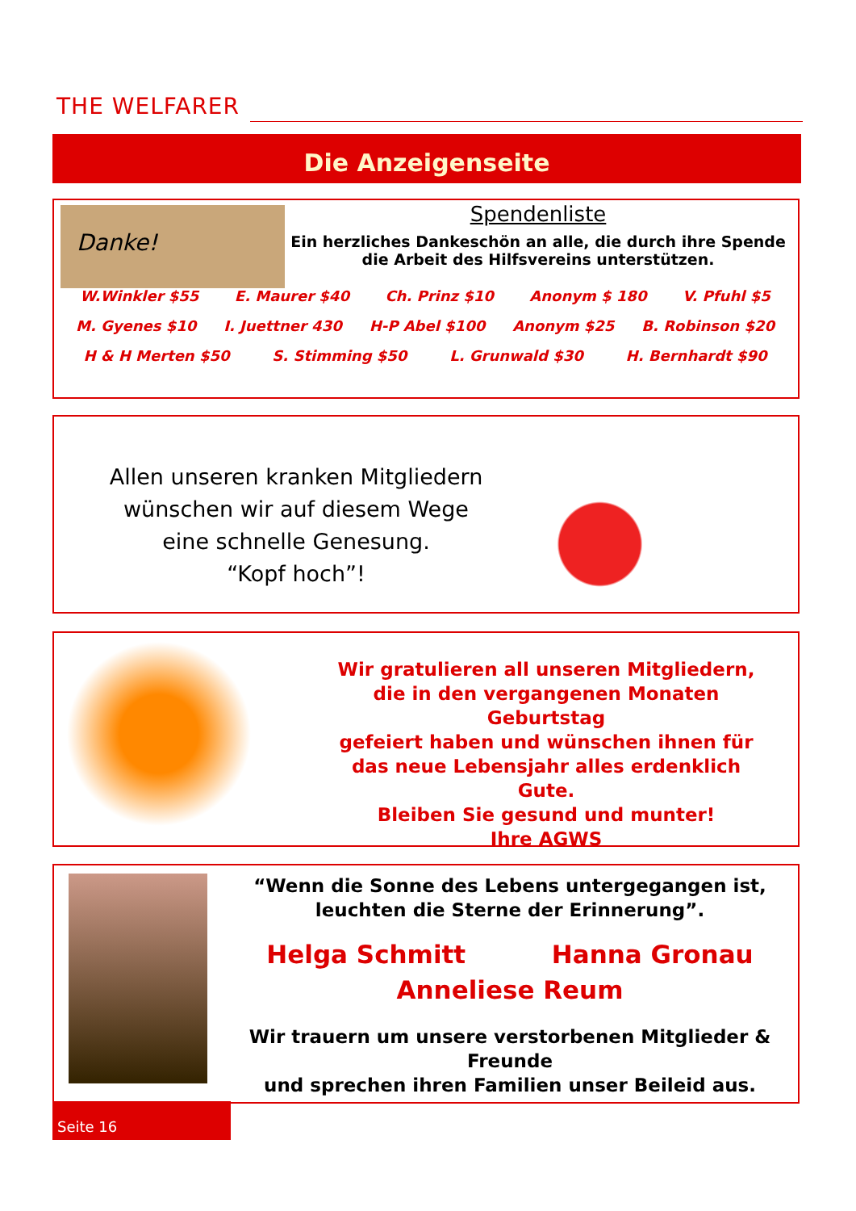THE WELFARER
Die Anzeigenseite
Danke!
Spendenliste
Ein herzliches Dankeschön an alle, die durch ihre Spende
die Arbeit des Hilfsvereins unterstützen.
W.Winkler $55 E. Maurer $40 Ch. Prinz $10 Anonym $ 180 V. Pfuhl $5
M. Gyenes $10 I. Juettner 430 H-P Abel $100 Anonym $25 B. Robinson $20
H & H Merten $50 S. Stimming $50 L. Grunwald $30 H. Bernhardt $90
Allen unseren kranken Mitgliedern
wünschen wir auf diesem Wege
eine schnelle Genesung.
“Kopf hoch”!
Wir gratulieren all unseren Mitgliedern,
die in den vergangenen Monaten Geburtstag
gefeiert haben und wünschen ihnen für
das neue Lebensjahr alles erdenklich Gute.
Bleiben Sie gesund und munter!
Ihre AGWS
“Wenn die Sonne des Lebens untergegangen ist,
leuchten die Sterne der Erinnerung”.
Helga Schmitt Hanna Gronau
Anneliese Reum
Wir trauern um unsere verstorbenen Mitglieder & Freunde
und sprechen ihren Familien unser Beileid aus.
Seite 16